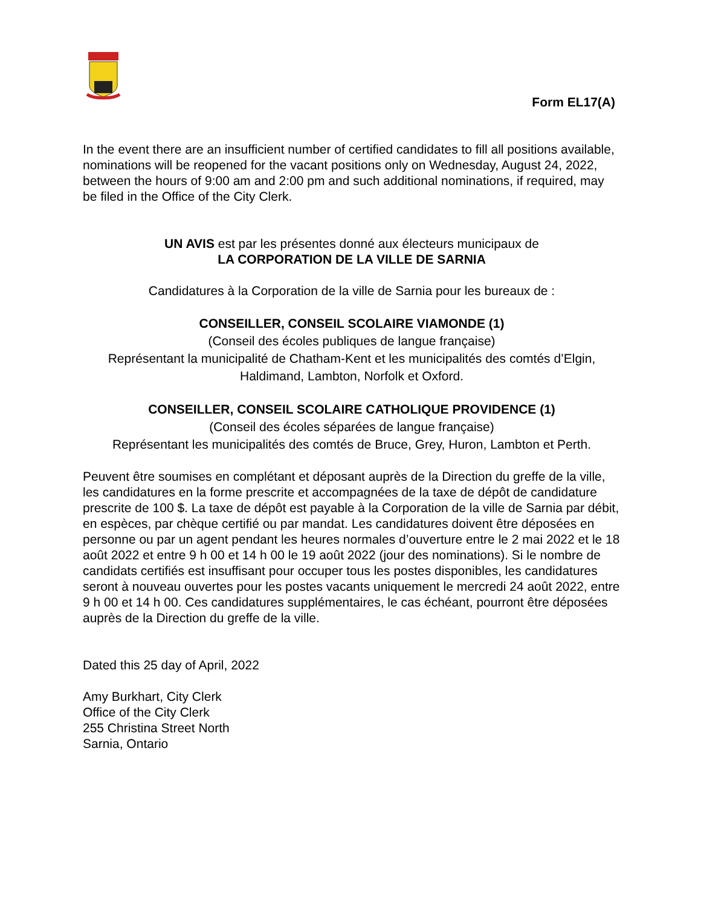Form EL17(A)
In the event there are an insufficient number of certified candidates to fill all positions available, nominations will be reopened for the vacant positions only on Wednesday, August 24, 2022, between the hours of 9:00 am and 2:00 pm and such additional nominations, if required, may be filed in the Office of the City Clerk.
UN AVIS est par les présentes donné aux électeurs municipaux de
LA CORPORATION DE LA VILLE DE SARNIA
Candidatures à la Corporation de la ville de Sarnia pour les bureaux de :
CONSEILLER, CONSEIL SCOLAIRE VIAMONDE (1)
(Conseil des écoles publiques de langue française)
Représentant la municipalité de Chatham-Kent et les municipalités des comtés d’Elgin, Haldimand, Lambton, Norfolk et Oxford.
CONSEILLER, CONSEIL SCOLAIRE CATHOLIQUE PROVIDENCE (1)
(Conseil des écoles séparées de langue française)
Représentant les municipalités des comtés de Bruce, Grey, Huron, Lambton et Perth.
Peuvent être soumises en complétant et déposant auprès de la Direction du greffe de la ville, les candidatures en la forme prescrite et accompagnées de la taxe de dépôt de candidature prescrite de 100 $. La taxe de dépôt est payable à la Corporation de la ville de Sarnia par débit, en espèces, par chèque certifié ou par mandat. Les candidatures doivent être déposées en personne ou par un agent pendant les heures normales d’ouverture entre le 2 mai 2022 et le 18 août 2022 et entre 9 h 00 et 14 h 00 le 19 août 2022 (jour des nominations). Si le nombre de candidats certifiés est insuffisant pour occuper tous les postes disponibles, les candidatures seront à nouveau ouvertes pour les postes vacants uniquement le mercredi 24 août 2022, entre 9 h 00 et 14 h 00. Ces candidatures supplémentaires, le cas échéant, pourront être déposées auprès de la Direction du greffe de la ville.
Dated this 25 day of April, 2022
Amy Burkhart, City Clerk
Office of the City Clerk
255 Christina Street North
Sarnia, Ontario